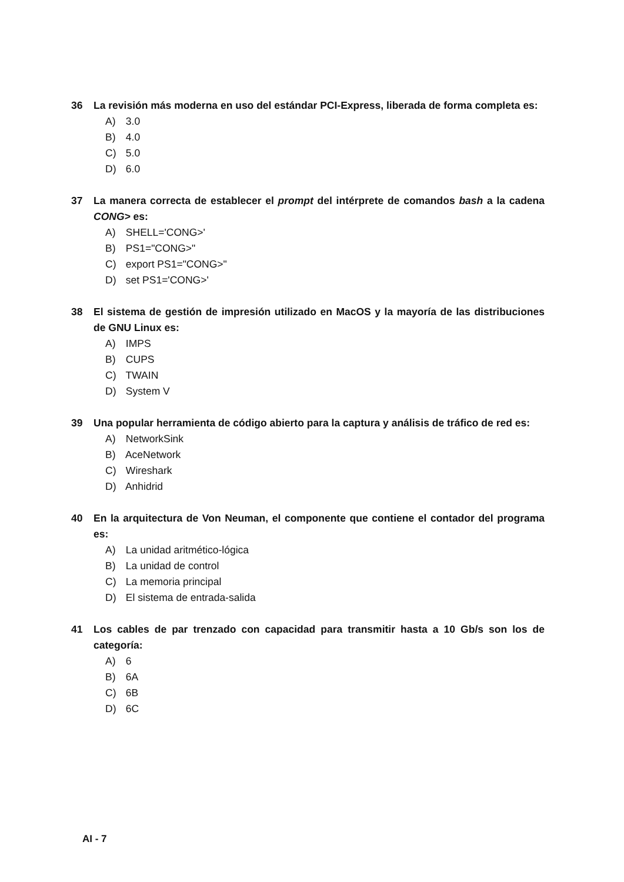36 La revisión más moderna en uso del estándar PCI-Express, liberada de forma completa es:
A) 3.0
B) 4.0
C) 5.0
D) 6.0
37 La manera correcta de establecer el prompt del intérprete de comandos bash a la cadena CONG> es:
A) SHELL='CONG>'
B) PS1="CONG>"
C) export PS1="CONG>"
D) set PS1='CONG>'
38 El sistema de gestión de impresión utilizado en MacOS y la mayoría de las distribuciones de GNU Linux es:
A) IMPS
B) CUPS
C) TWAIN
D) System V
39 Una popular herramienta de código abierto para la captura y análisis de tráfico de red es:
A) NetworkSink
B) AceNetwork
C) Wireshark
D) Anhidrid
40 En la arquitectura de Von Neuman, el componente que contiene el contador del programa es:
A) La unidad aritmético-lógica
B) La unidad de control
C) La memoria principal
D) El sistema de entrada-salida
41 Los cables de par trenzado con capacidad para transmitir hasta a 10 Gb/s son los de categoría:
A) 6
B) 6A
C) 6B
D) 6C
AI - 7